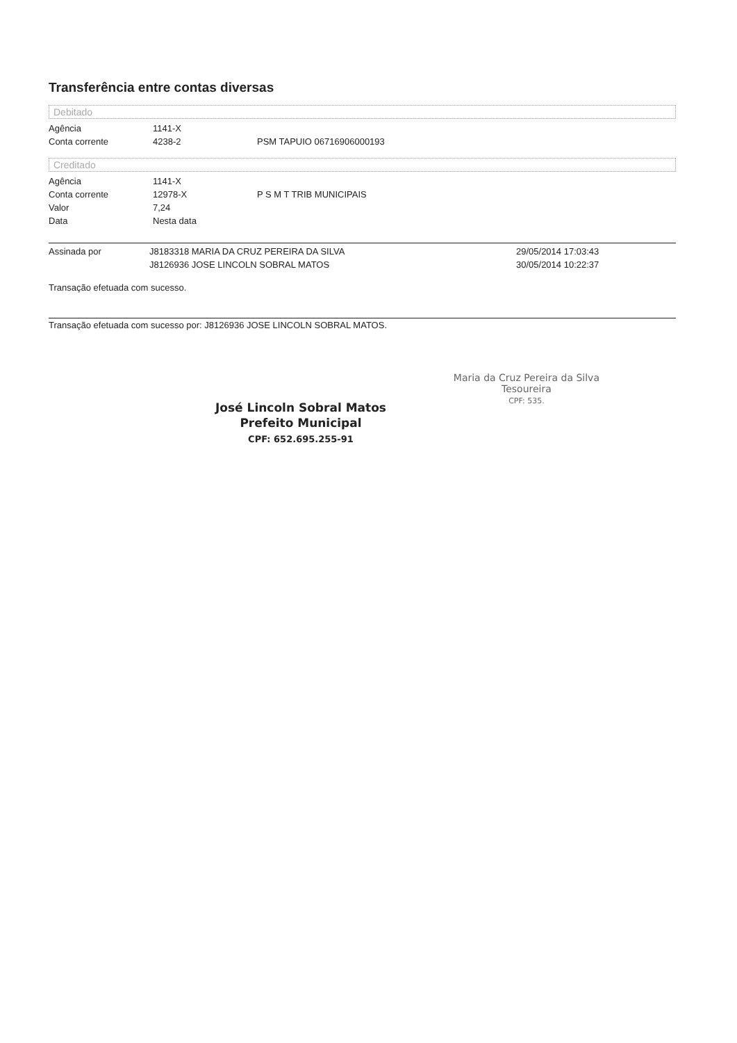Transferência entre contas diversas
Debitado
| Agência | 1141-X | |
| Conta corrente | 4238-2 | PSM TAPUIO 06716906000193 |
Creditado
| Agência | 1141-X | |
| Conta corrente | 12978-X | P S M T TRIB MUNICIPAIS |
| Valor | 7,24 | |
| Data | Nesta data | |
| Assinada por | J8183318 MARIA DA CRUZ PEREIRA DA SILVA | 29/05/2014 17:03:43 |
| | J8126936 JOSE LINCOLN SOBRAL MATOS | 30/05/2014 10:22:37 |
Transação efetuada com sucesso.
Transação efetuada com sucesso por: J8126936 JOSE LINCOLN SOBRAL MATOS.
José Lincoln Sobral Matos
Prefeito Municipal
CPF: 652.695.255-91
Maria da Cruz Pereira da Silva
Tesoureira
CPF: 535.